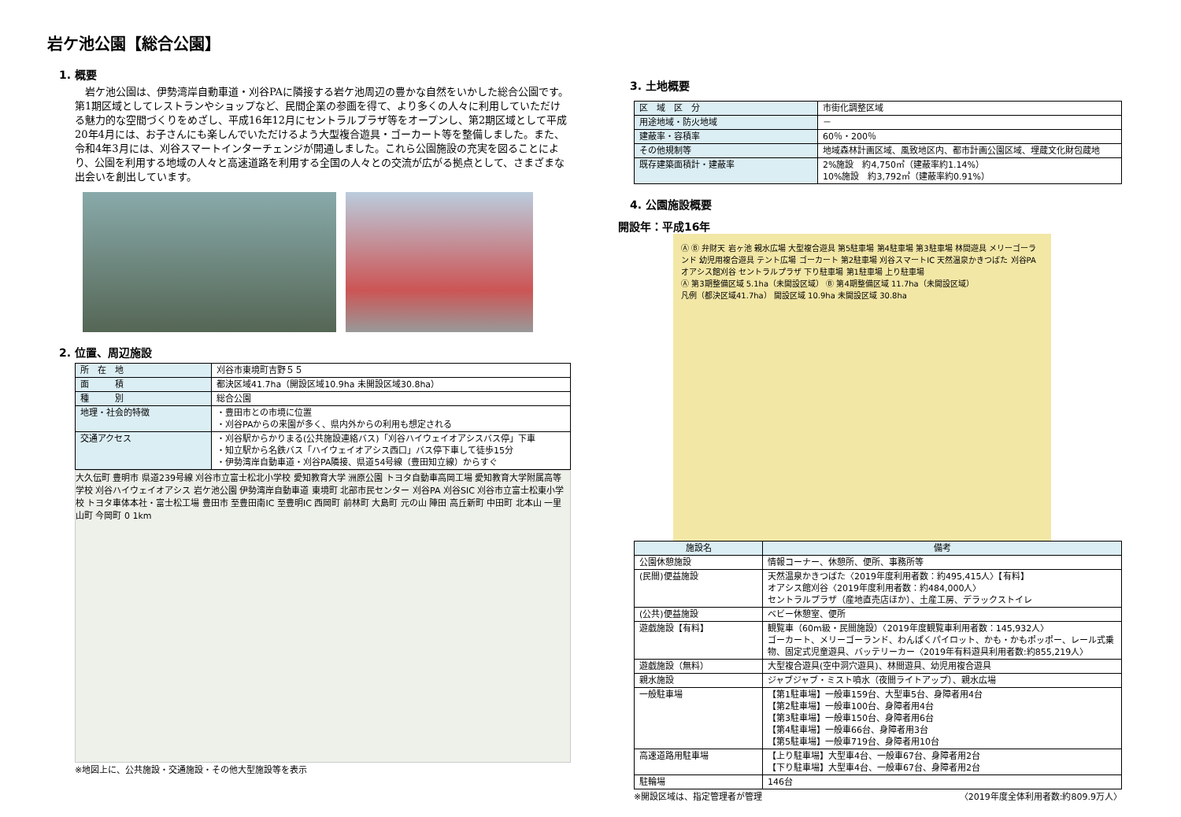岩ケ池公園【総合公園】
1. 概要
　岩ケ池公園は、伊勢湾岸自動車道・刈谷PAに隣接する岩ケ池周辺の豊かな自然をいかした総合公園です。第1期区域としてレストランやショップなど、民間企業の参画を得て、より多くの人々に利用していただける魅力的な空間づくりをめざし、平成16年12月にセントラルプラザ等をオープンし、第2期区域として平成20年4月には、お子さんにも楽しんでいただけるよう大型複合遊具・ゴーカート等を整備しました。また、令和4年3月には、刈谷スマートインターチェンジが開通しました。これら公園施設の充実を図ることにより、公園を利用する地域の人々と高速道路を利用する全国の人々との交流が広がる拠点として、さまざまな出会いを創出しています。
2. 位置、周辺施設
| 所 在 地 | 刈谷市東境町吉野５５ |
| 面 積 | 都決区域41.7ha（開設区域10.9ha 未開設区域30.8ha） |
| 種 別 | 総合公園 |
| 地理・社会的特徴 | ・豊田市との市境に位置 ・刈谷PAからの来園が多く、県内外からの利用も想定される |
| 交通アクセス | ・刈谷駅からかりまる(公共施設連絡バス)「刈谷ハイウェイオアシスバス停」下車 ・知立駅から名鉄バス「ハイウェイオアシス西口」バス停下車して徒歩15分 ・伊勢湾岸自動車道・刈谷PA隣接、県道54号線（豊田知立線）からすぐ |
大久伝町 豊明市 県道239号線 刈谷市立富士松北小学校 愛知教育大学 洲原公園 トヨタ自動車高岡工場 愛知教育大学附属高等学校 刈谷ハイウェイオアシス 岩ケ池公園 伊勢湾岸自動車道 東境町 北部市民センター 刈谷PA 刈谷SIC 刈谷市立富士松東小学校 トヨタ車体本社・富士松工場 豊田市 至豊田南IC 至豊明IC 西岡町 前林町 大島町 元の山 陣田 高丘新町 中田町 北本山 一里山町 今岡町 0 1km
※地図上に、公共施設・交通施設・その他大型施設等を表示
3. 土地概要
| 区 域 区 分 | 市街化調整区域 |
| 用途地域・防火地域 | － |
| 建蔽率・容積率 | 60％・200％ |
| その他規制等 | 地域森林計画区域、風致地区内、都市計画公園区域、埋蔵文化財包蔵地 |
| 既存建築面積計・建蔽率 | 2%施設 約4,750㎡（建蔽率約1.14%） 10%施設 約3,792㎡（建蔽率約0.91%） |
4. 公園施設概要
開設年：平成16年
Ⓐ Ⓑ 弁財天 岩ヶ池 親水広場 大型複合遊具 第5駐車場 第4駐車場 第3駐車場 林間遊具 メリーゴーランド 幼児用複合遊具 テント広場 ゴーカート 第2駐車場 刈谷スマートIC 天然温泉かきつばた 刈谷PA オアシス館刈谷 セントラルプラザ 下り駐車場 第1駐車場 上り駐車場
Ⓐ 第3期整備区域 5.1ha（未開設区域） Ⓑ 第4期整備区域 11.7ha（未開設区域）
凡例（都決区域41.7ha） 開設区域 10.9ha 未開設区域 30.8ha
| 施設名 | 備考 |
| --- | --- |
| 公園休憩施設 | 情報コーナー、休憩所、便所、事務所等 |
| (民間)便益施設 | 天然温泉かきつばた〈2019年度利用者数：約495,415人〉【有料】 オアシス館刈谷〈2019年度利用者数：約484,000人〉 セントラルプラザ（産地直売店ほか）、土産工房、デラックストイレ |
| (公共)便益施設 | ベビー休憩室、便所 |
| 遊戯施設【有料】 | 観覧車（60m級・民間施設）〈2019年度観覧車利用者数：145,932人〉 ゴーカート、メリーゴーランド、わんぱくパイロット、かも・かもポッポー、レール式乗物、固定式児童遊具、バッテリーカー〈2019年有料遊具利用者数:約855,219人〉 |
| 遊戯施設（無料） | 大型複合遊具(空中洞穴遊具)、林間遊具、幼児用複合遊具 |
| 親水施設 | ジャブジャブ・ミスト噴水（夜間ライトアップ）、親水広場 |
| 一般駐車場 | 【第1駐車場】一般車159台、大型車5台、身障者用4台 【第2駐車場】一般車100台、身障者用4台 【第3駐車場】一般車150台、身障者用6台 【第4駐車場】一般車66台、身障者用3台 【第5駐車場】一般車719台、身障者用10台 |
| 高速道路用駐車場 | 【上り駐車場】大型車4台、一般車67台、身障者用2台 【下り駐車場】大型車4台、一般車67台、身障者用2台 |
| 駐輪場 | 146台 |
※開設区域は、指定管理者が管理 〈2019年度全体利用者数:約809.9万人〉